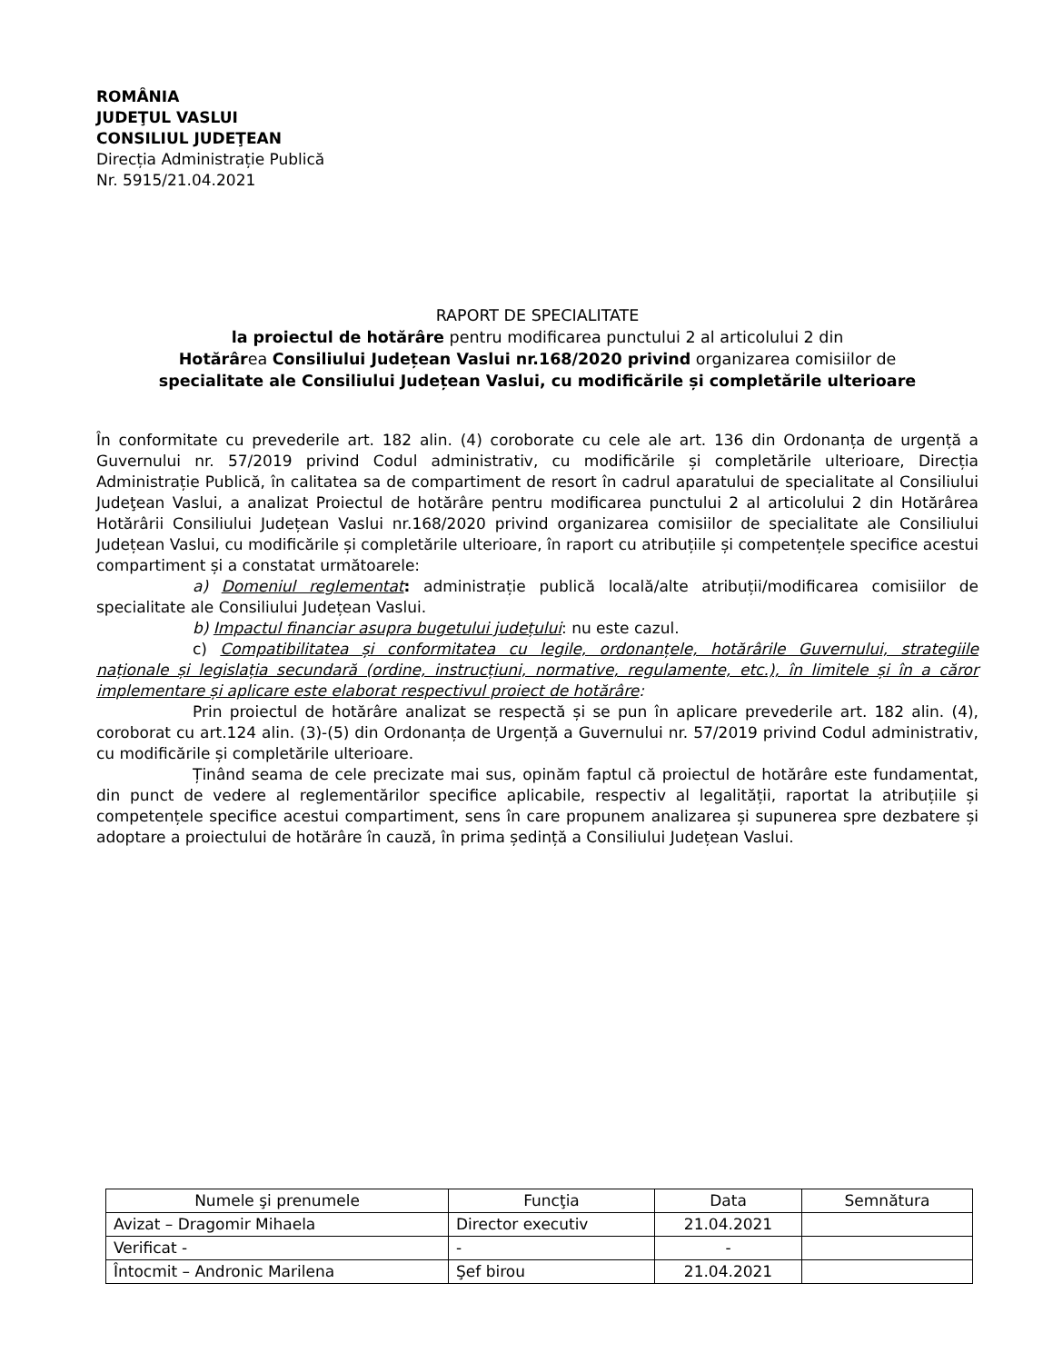ROMÂNIA
JUDEŢUL VASLUI
CONSILIUL JUDEŢEAN
Direcția Administrație Publică
Nr. 5915/21.04.2021
RAPORT DE SPECIALITATE
la proiectul de hotărâre pentru modificarea punctului 2 al articolului 2 din
Hotărârea Consiliului Județean Vaslui nr.168/2020 privind organizarea comisiilor de
specialitate ale Consiliului Județean Vaslui, cu modificările și completările ulterioare
În conformitate cu prevederile art. 182 alin. (4) coroborate cu cele ale art. 136 din Ordonanța de urgență a Guvernului nr. 57/2019 privind Codul administrativ, cu modificările și completările ulterioare, Direcția Administrație Publică, în calitatea sa de compartiment de resort în cadrul aparatului de specialitate al Consiliului Judeţean Vaslui, a analizat Proiectul de hotărâre pentru modificarea punctului 2 al articolului 2 din Hotărârea Hotărârii Consiliului Județean Vaslui nr.168/2020 privind organizarea comisiilor de specialitate ale Consiliului Județean Vaslui, cu modificările și completările ulterioare, în raport cu atribuțiile și competențele specifice acestui compartiment și a constatat următoarele:
a) Domeniul reglementat: administrație publică locală/alte atribuții/modificarea comisiilor de specialitate ale Consiliului Județean Vaslui.
b) Impactul financiar asupra bugetului județului: nu este cazul.
c) Compatibilitatea și conformitatea cu legile, ordonanțele, hotărârile Guvernului, strategiile naționale și legislația secundară (ordine, instrucțiuni, normative, regulamente, etc.), în limitele și în a căror implementare și aplicare este elaborat respectivul proiect de hotărâre:
Prin proiectul de hotărâre analizat se respectă și se pun în aplicare prevederile art. 182 alin. (4), coroborat cu art.124 alin. (3)-(5) din Ordonanța de Urgență a Guvernului nr. 57/2019 privind Codul administrativ, cu modificările și completările ulterioare.
Ținând seama de cele precizate mai sus, opinăm faptul că proiectul de hotărâre este fundamentat, din punct de vedere al reglementărilor specifice aplicabile, respectiv al legalității, raportat la atribuțiile și competențele specifice acestui compartiment, sens în care propunem analizarea și supunerea spre dezbatere și adoptare a proiectului de hotărâre în cauză, în prima ședință a Consiliului Județean Vaslui.
| Numele şi prenumele | Funcţia | Data | Semnătura |
| --- | --- | --- | --- |
| Avizat – Dragomir Mihaela | Director executiv | 21.04.2021 | |
| Verificat - | - | - | |
| Întocmit – Andronic Marilena | Şef birou | 21.04.2021 | |